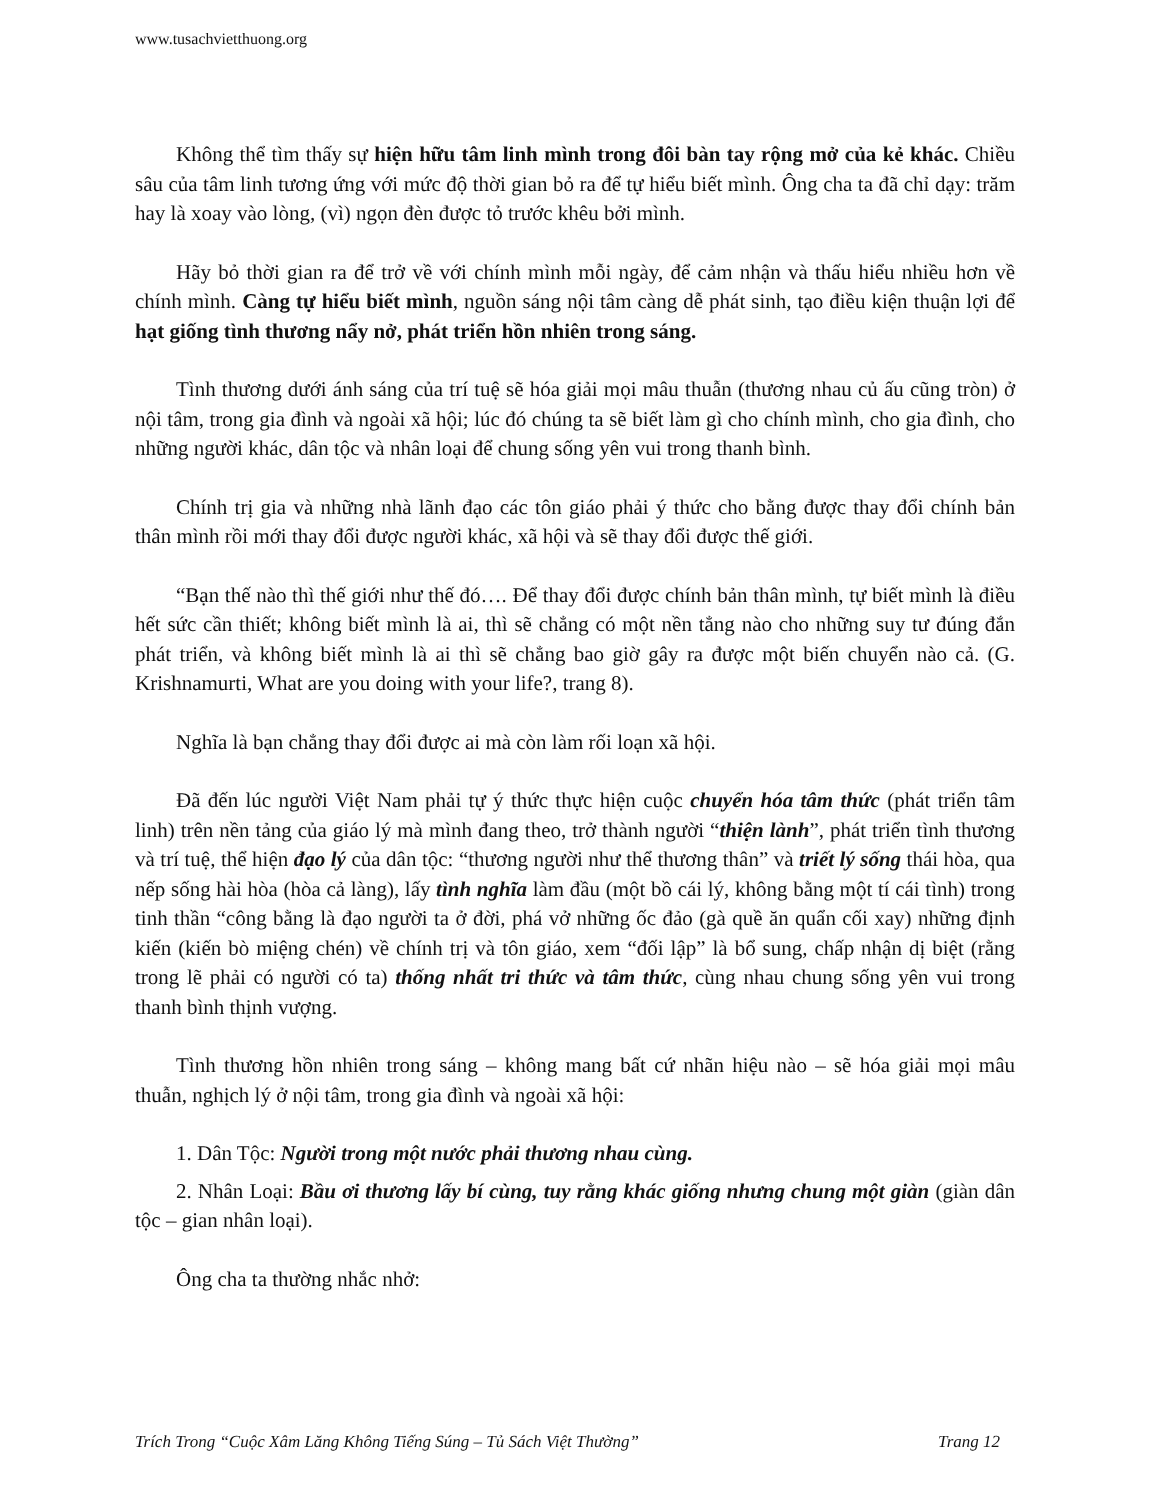www.tusachvietthuong.org
Không thể tìm thấy sự hiện hữu tâm linh mình trong đôi bàn tay rộng mở của kẻ khác. Chiều sâu của tâm linh tương ứng với mức độ thời gian bỏ ra để tự hiểu biết mình. Ông cha ta đã chỉ dạy: trăm hay là xoay vào lòng, (vì) ngọn đèn được tỏ trước khêu bởi mình.
Hãy bỏ thời gian ra để trở về với chính mình mỗi ngày, để cảm nhận và thấu hiểu nhiều hơn về chính mình. Càng tự hiểu biết mình, nguồn sáng nội tâm càng dễ phát sinh, tạo điều kiện thuận lợi để hạt giống tình thương nẩy nở, phát triển hồn nhiên trong sáng.
Tình thương dưới ánh sáng của trí tuệ sẽ hóa giải mọi mâu thuẫn (thương nhau củ ấu cũng tròn) ở nội tâm, trong gia đình và ngoài xã hội; lúc đó chúng ta sẽ biết làm gì cho chính mình, cho gia đình, cho những người khác, dân tộc và nhân loại để chung sống yên vui trong thanh bình.
Chính trị gia và những nhà lãnh đạo các tôn giáo phải ý thức cho bằng được thay đổi chính bản thân mình rồi mới thay đổi được người khác, xã hội và sẽ thay đổi được thế giới.
“Bạn thế nào thì thế giới như thế đó…. Để thay đổi được chính bản thân mình, tự biết mình là điều hết sức cần thiết; không biết mình là ai, thì sẽ chẳng có một nền tẳng nào cho những suy tư đúng đắn phát triển, và không biết mình là ai thì sẽ chẳng bao giờ gây ra được một biến chuyển nào cả. (G. Krishnamurti, What are you doing with your life?, trang 8).
Nghĩa là bạn chẳng thay đổi được ai mà còn làm rối loạn xã hội.
Đã đến lúc người Việt Nam phải tự ý thức thực hiện cuộc chuyển hóa tâm thức (phát triển tâm linh) trên nền tảng của giáo lý mà mình đang theo, trở thành người “thiện lành”, phát triển tình thương và trí tuệ, thể hiện đạo lý của dân tộc: “thương người như thể thương thân” và triết lý sống thái hòa, qua nếp sống hài hòa (hòa cả làng), lấy tình nghĩa làm đầu (một bồ cái lý, không bằng một tí cái tình) trong tinh thần “công bằng là đạo người ta ở đời, phá vở những ốc đảo (gà quề ăn quẩn cối xay) những định kiến (kiến bò miệng chén) về chính trị và tôn giáo, xem “đối lập” là bổ sung, chấp nhận dị biệt (rằng trong lẽ phải có người có ta) thống nhất tri thức và tâm thức, cùng nhau chung sống yên vui trong thanh bình thịnh vượng.
Tình thương hồn nhiên trong sáng – không mang bất cứ nhãn hiệu nào – sẽ hóa giải mọi mâu thuẫn, nghịch lý ở nội tâm, trong gia đình và ngoài xã hội:
1. Dân Tộc: Người trong một nước phải thương nhau cùng.
2. Nhân Loại: Bầu ơi thương lấy bí cùng, tuy rằng khác giống nhưng chung một giàn (giàn dân tộc – gian nhân loại).
Ông cha ta thường nhắc nhở:
Trích Trong “Cuộc Xâm Lăng Không Tiếng Súng – Tủ Sách Việt Thường” Trang 12